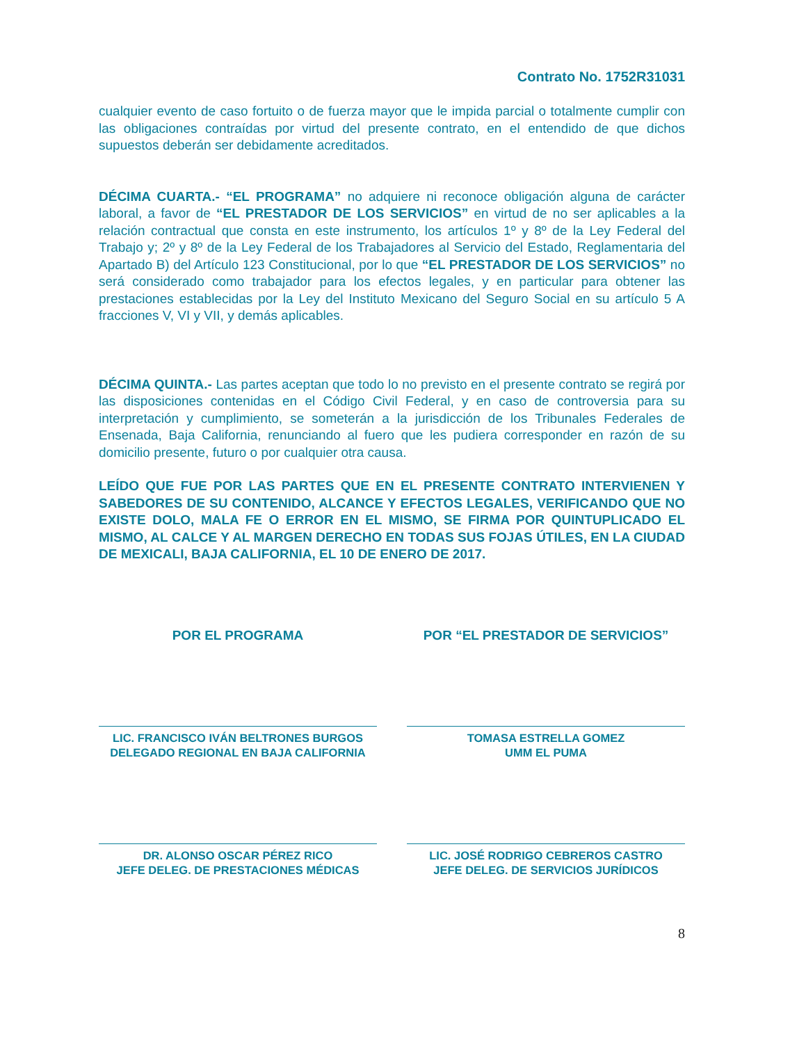Contrato No. 1752R31031
cualquier evento de caso fortuito o de fuerza mayor que le impida parcial o totalmente cumplir con las obligaciones contraídas por virtud del presente contrato, en el entendido de que dichos supuestos deberán ser debidamente acreditados.
DÉCIMA CUARTA.- “EL PROGRAMA” no adquiere ni reconoce obligación alguna de carácter laboral, a favor de “EL PRESTADOR DE LOS SERVICIOS” en virtud de no ser aplicables a la relación contractual que consta en este instrumento, los artículos 1º y 8º de la Ley Federal del Trabajo y; 2º y 8º de la Ley Federal de los Trabajadores al Servicio del Estado, Reglamentaria del Apartado B) del Artículo 123 Constitucional, por lo que “EL PRESTADOR DE LOS SERVICIOS” no será considerado como trabajador para los efectos legales, y en particular para obtener las prestaciones establecidas por la Ley del Instituto Mexicano del Seguro Social en su artículo 5 A fracciones V, VI y VII, y demás aplicables.
DÉCIMA QUINTA.- Las partes aceptan que todo lo no previsto en el presente contrato se regirá por las disposiciones contenidas en el Código Civil Federal, y en caso de controversia para su interpretación y cumplimiento, se someterán a la jurisdicción de los Tribunales Federales de Ensenada, Baja California, renunciando al fuero que les pudiera corresponder en razón de su domicilio presente, futuro o por cualquier otra causa.
LEÍDO QUE FUE POR LAS PARTES QUE EN EL PRESENTE CONTRATO INTERVIENEN Y SABEDORES DE SU CONTENIDO, ALCANCE Y EFECTOS LEGALES, VERIFICANDO QUE NO EXISTE DOLO, MALA FE O ERROR EN EL MISMO, SE FIRMA POR QUINTUPLICADO EL MISMO, AL CALCE Y AL MARGEN DERECHO EN TODAS SUS FOJAS ÚTILES, EN LA CIUDAD DE MEXICALI, BAJA CALIFORNIA, EL 10 DE ENERO DE 2017.
POR EL PROGRAMA
LIC. FRANCISCO IVÁN BELTRONES BURGOS
DELEGADO REGIONAL EN BAJA CALIFORNIA
DR. ALONSO OSCAR PÉREZ RICO
JEFE DELEG. DE PRESTACIONES MÉDICAS
POR “EL PRESTADOR DE SERVICIOS”
TOMASA ESTRELLA GOMEZ
UMM EL PUMA
LIC. JOSÉ RODRIGO CEBREROS CASTRO
JEFE DELEG. DE SERVICIOS JURÍDICOS
8